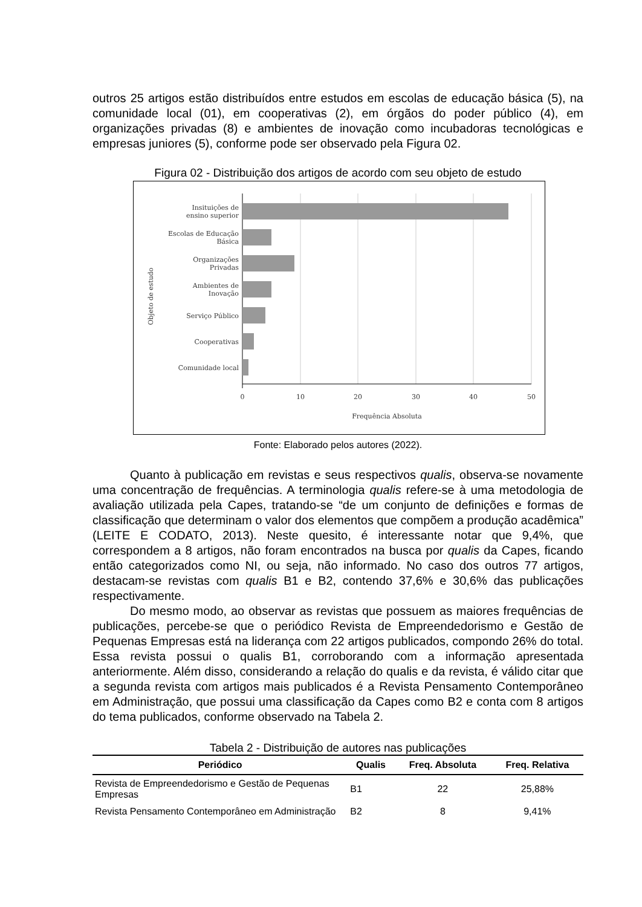outros 25 artigos estão distribuídos entre estudos em escolas de educação básica (5), na comunidade local (01), em cooperativas (2), em órgãos do poder público (4), em organizações privadas (8) e ambientes de inovação como incubadoras tecnológicas e empresas juniores (5), conforme pode ser observado pela Figura 02.
Figura 02 - Distribuição dos artigos de acordo com seu objeto de estudo
Insituições de
ensino superior
Escolas de Educação
Básica
Organizações
Privadas
Ambientes de
Inovação
Serviço Público
Cooperativas
Comunidade local
0
10
20
30
40
50
Frequência Absoluta
Objeto de estudo
Fonte: Elaborado pelos autores (2022).
Quanto à publicação em revistas e seus respectivos qualis, observa-se novamente uma concentração de frequências. A terminologia qualis refere-se à uma metodologia de avaliação utilizada pela Capes, tratando-se “de um conjunto de definições e formas de classificação que determinam o valor dos elementos que compõem a produção acadêmica” (LEITE E CODATO, 2013). Neste quesito, é interessante notar que 9,4%, que correspondem a 8 artigos, não foram encontrados na busca por qualis da Capes, ficando então categorizados como NI, ou seja, não informado. No caso dos outros 77 artigos, destacam-se revistas com qualis B1 e B2, contendo 37,6% e 30,6% das publicações respectivamente.
Do mesmo modo, ao observar as revistas que possuem as maiores frequências de publicações, percebe-se que o periódico Revista de Empreendedorismo e Gestão de Pequenas Empresas está na liderança com 22 artigos publicados, compondo 26% do total. Essa revista possui o qualis B1, corroborando com a informação apresentada anteriormente. Além disso, considerando a relação do qualis e da revista, é válido citar que a segunda revista com artigos mais publicados é a Revista Pensamento Contemporâneo em Administração, que possui uma classificação da Capes como B2 e conta com 8 artigos do tema publicados, conforme observado na Tabela 2.
Tabela 2 - Distribuição de autores nas publicações
| Periódico | Qualis | Freq. Absoluta | Freq. Relativa |
| --- | --- | --- | --- |
| Revista de Empreendedorismo e Gestão de Pequenas Empresas | B1 | 22 | 25,88% |
| Revista Pensamento Contemporâneo em Administração | B2 | 8 | 9,41% |